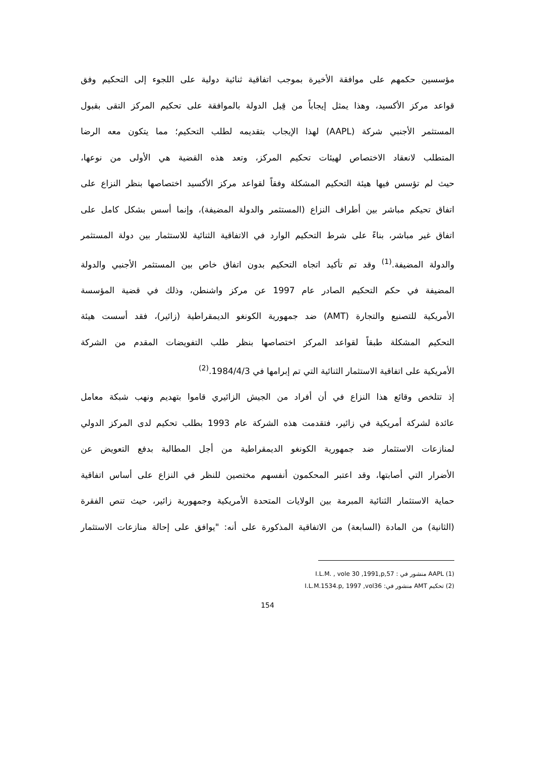مؤسسين حكمهم على موافقة الأخيرة بموجب اتفاقية ثنائية دولية على اللجوء إلى التحكيم وفق
قواعد مركز الأكسيد، وهذا يمثل إيجاباً من قِبل الدولة بالموافقة على تحكيم المركز التقى بقبول
المستثمر الأجنبي شركة (AAPL) لهذا الإيجاب بتقديمه لطلب التحكيم؛ مما يتكون معه الرضا
المتطلب لانعقاد الاختصاص لهيئات تحكيم المركز، وتعد هذه القضية هي الأولى من نوعها،
حيث لم تؤسس فيها هيئة التحكيم المشكلة وفقاً لقواعد مركز الأكسيد اختصاصها بنظر النزاع على
اتفاق تحيكم مباشر بين أطراف النزاع (المستثمر والدولة المضيفة)، وإنما أسس بشكل كامل على
اتفاق غير مباشر، بناءً على شرط التحكيم الوارد في الاتفاقية الثنائية للاستثمار بين دولة المستثمر
والدولة المضيفة.<sup>(1)</sup> وقد تم تأكيد اتجاه التحكيم بدون اتفاق خاص بين المستثمر الأجنبي والدولة
المضيفة في حكم التحكيم الصادر عام 1997 عن مركز واشنطن، وذلك في قضية المؤسسة
الأمريكية للتصنيع والتجارة (AMT) ضد جمهورية الكونغو الديمقراطية (زائير)، فقد أسست هيئة
التحكيم المشكلة طبقاً لقواعد المركز اختصاصها بنظر طلب التفويضات المقدم من الشركة
الأمريكية على اتفاقية الاستثمار الثنائية التي تم إبرامها في 1984/4/3.<sup>(2)</sup>
إذ تتلخص وقائع هذا النزاع في أن أفراد من الجيش الزائيري قاموا بتهديم ونهب شبكة معامل
عائدة لشركة أمريكية في زائير، فتقدمت هذه الشركة عام 1993 بطلب تحكيم لدى المركز الدولي
لمنازعات الاستثمار ضد جمهورية الكونغو الديمقراطية من أجل المطالبة بدفع التعويض عن
الأضرار التي أصابتها، وقد اعتبر المحكمون أنفسهم مختصين للنظر في النزاع على أساس اتفاقية
حماية الاستثمار الثنائية المبرمة بين الولايات المتحدة الأمريكية وجمهورية زائير، حيث تنص الفقرة
(الثانية) من المادة (السابعة) من الاتفاقية المذكورة على أنه: "يوافق على إحالة منازعات الاستثمار
(1) AAPL منشور في : I.L.M. , vole 30 ,1991,p,57
(2) تحكيم AMT منشور في: I.L.M.1534.p, 1997 ,vol36
154